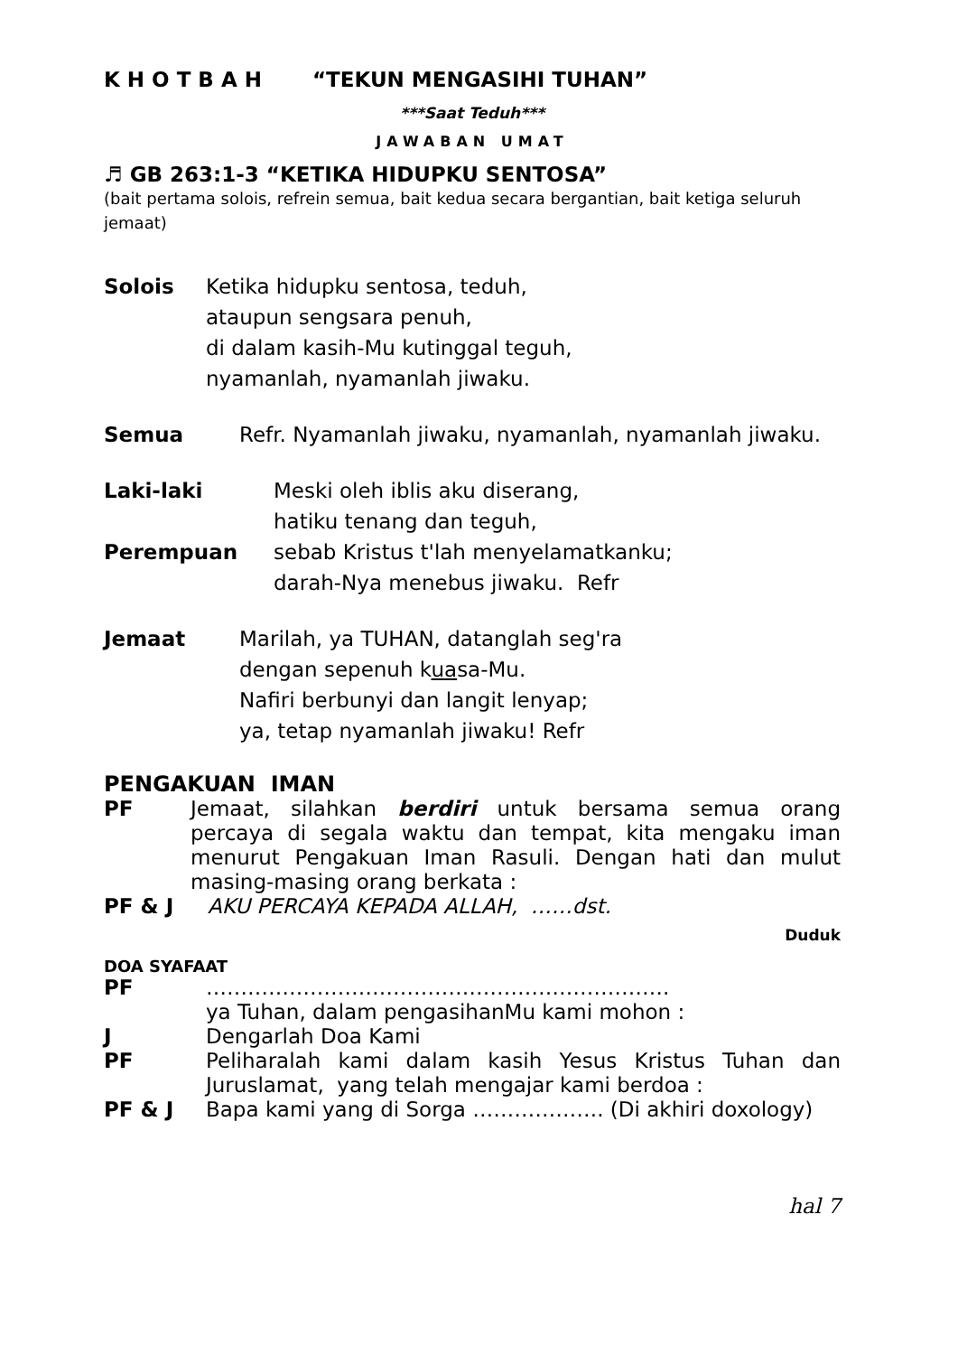K H O T B A H “TEKUN MENGASIHI TUHAN”
***Saat Teduh***
JAWABAN UMAT
♬ GB 263:1-3 “KETIKA HIDUPKU SENTOSA”
(bait pertama solois, refrein semua, bait kedua secara bergantian, bait ketiga seluruh jemaat)
Solois Ketika hidupku sentosa, teduh,
ataupun sengsara penuh,
di dalam kasih-Mu kutinggal teguh,
nyamanlah, nyamanlah jiwaku.
Semua Refr. Nyamanlah jiwaku, nyamanlah, nyamanlah jiwaku.
Laki-laki
Perempuan
Meski oleh iblis aku diserang,
hatiku tenang dan teguh,
sebab Kristus t'lah menyelamatkanku;
darah-Nya menebus jiwaku. Refr
Jemaat Marilah, ya TUHAN, datanglah seg'ra
dengan sepenuh kuasa-Mu.
Nafiri berbunyi dan langit lenyap;
ya, tetap nyamanlah jiwaku! Refr
PENGAKUAN IMAN
PF Jemaat, silahkan berdiri untuk bersama semua orang percaya di segala waktu dan tempat, kita mengaku iman menurut Pengakuan Iman Rasuli. Dengan hati dan mulut masing-masing orang berkata :
PF & J AKU PERCAYA KEPADA ALLAH, ……dst.
Duduk
DOA SYAFAAT
PF ………………………………………………………….
ya Tuhan, dalam pengasihanMu kami mohon :
J Dengarlah Doa Kami
PF Peliharalah kami dalam kasih Yesus Kristus Tuhan dan Juruslamat, yang telah mengajar kami berdoa :
PF & J Bapa kami yang di Sorga ………………. (Di akhiri doxology)
hal 7